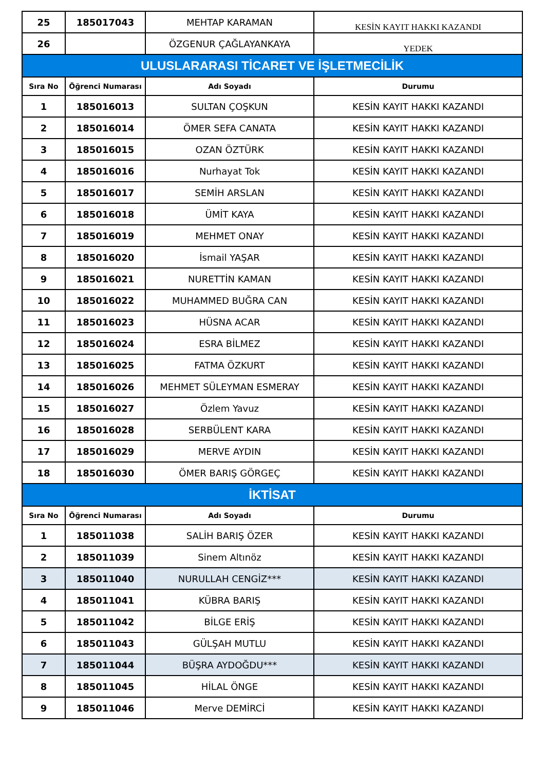| 25 | 185017043 | MEHTAP KARAMAN | KESİN KAYIT HAKKI KAZANDI |
| 26 | | ÖZGENUR ÇAĞLAYANKAYA | YEDEK |
| ULUSLARARASI TİCARET VE İŞLETMECİLİK | | | |
| Sıra No | Öğrenci Numarası | Adı Soyadı | Durumu |
| 1 | 185016013 | SULTAN ÇOŞKUN | KESİN KAYIT HAKKI KAZANDI |
| 2 | 185016014 | ÖMER SEFA CANATA | KESİN KAYIT HAKKI KAZANDI |
| 3 | 185016015 | OZAN ÖZTÜRK | KESİN KAYIT HAKKI KAZANDI |
| 4 | 185016016 | Nurhayat Tok | KESİN KAYIT HAKKI KAZANDI |
| 5 | 185016017 | SEMİH ARSLAN | KESİN KAYIT HAKKI KAZANDI |
| 6 | 185016018 | ÜMİT KAYA | KESİN KAYIT HAKKI KAZANDI |
| 7 | 185016019 | MEHMET ONAY | KESİN KAYIT HAKKI KAZANDI |
| 8 | 185016020 | İsmail YAŞAR | KESİN KAYIT HAKKI KAZANDI |
| 9 | 185016021 | NURETTİN KAMAN | KESİN KAYIT HAKKI KAZANDI |
| 10 | 185016022 | MUHAMMED BUĞRA CAN | KESİN KAYIT HAKKI KAZANDI |
| 11 | 185016023 | HÜSNA ACAR | KESİN KAYIT HAKKI KAZANDI |
| 12 | 185016024 | ESRA BİLMEZ | KESİN KAYIT HAKKI KAZANDI |
| 13 | 185016025 | FATMA ÖZKURT | KESİN KAYIT HAKKI KAZANDI |
| 14 | 185016026 | MEHMET SÜLEYMAN ESMERAY | KESİN KAYIT HAKKI KAZANDI |
| 15 | 185016027 | Özlem Yavuz | KESİN KAYIT HAKKI KAZANDI |
| 16 | 185016028 | SERBÜLENT KARA | KESİN KAYIT HAKKI KAZANDI |
| 17 | 185016029 | MERVE AYDIN | KESİN KAYIT HAKKI KAZANDI |
| 18 | 185016030 | ÖMER BARIŞ GÖRGEÇ | KESİN KAYIT HAKKI KAZANDI |
| İKTİSAT | | | |
| Sıra No | Öğrenci Numarası | Adı Soyadı | Durumu |
| 1 | 185011038 | SALİH BARIŞ ÖZER | KESİN KAYIT HAKKI KAZANDI |
| 2 | 185011039 | Sinem Altınöz | KESİN KAYIT HAKKI KAZANDI |
| 3 | 185011040 | NURULLAH CENGİZ*** | KESİN KAYIT HAKKI KAZANDI |
| 4 | 185011041 | KÜBRA BARIŞ | KESİN KAYIT HAKKI KAZANDI |
| 5 | 185011042 | BİLGE ERİŞ | KESİN KAYIT HAKKI KAZANDI |
| 6 | 185011043 | GÜLŞAH MUTLU | KESİN KAYIT HAKKI KAZANDI |
| 7 | 185011044 | BÜŞRA AYDOĞDU*** | KESİN KAYIT HAKKI KAZANDI |
| 8 | 185011045 | HİLAL ÖNGE | KESİN KAYIT HAKKI KAZANDI |
| 9 | 185011046 | Merve DEMİRCİ | KESİN KAYIT HAKKI KAZANDI |